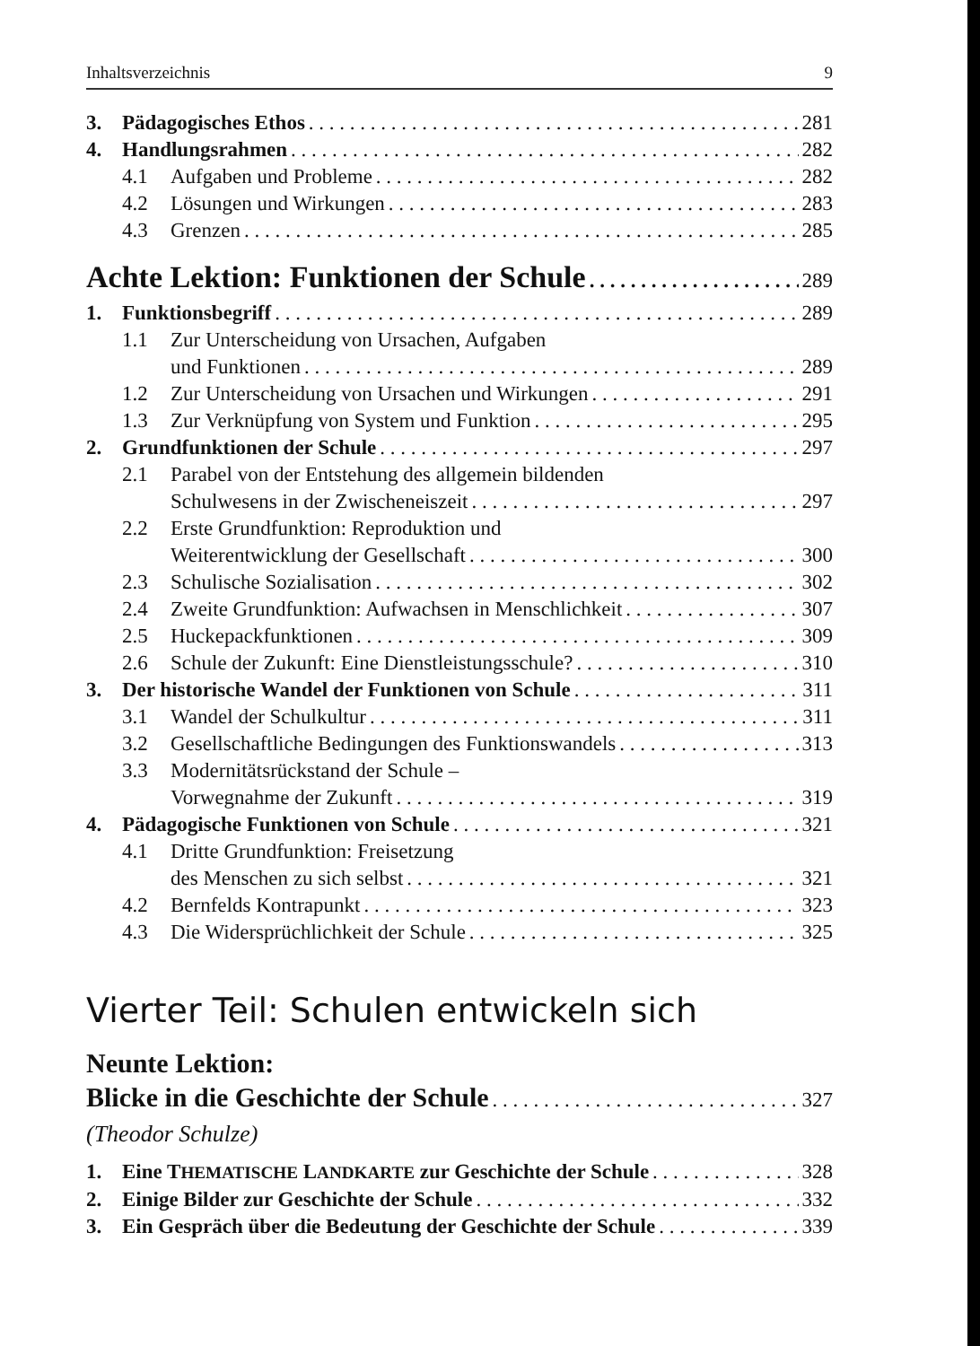Inhaltsverzeichnis 9
3. Pädagogisches Ethos 281
4. Handlungsrahmen 282
4.1 Aufgaben und Probleme 282
4.2 Lösungen und Wirkungen 283
4.3 Grenzen 285
Achte Lektion: Funktionen der Schule 289
1. Funktionsbegriff 289
1.1 Zur Unterscheidung von Ursachen, Aufgaben
und Funktionen 289
1.2 Zur Unterscheidung von Ursachen und Wirkungen 291
1.3 Zur Verknüpfung von System und Funktion 295
2. Grundfunktionen der Schule 297
2.1 Parabel von der Entstehung des allgemein bildenden
Schulwesens in der Zwischeneiszeit 297
2.2 Erste Grundfunktion: Reproduktion und
Weiterentwicklung der Gesellschaft 300
2.3 Schulische Sozialisation 302
2.4 Zweite Grundfunktion: Aufwachsen in Menschlichkeit 307
2.5 Huckepackfunktionen 309
2.6 Schule der Zukunft: Eine Dienstleistungsschule? 310
3. Der historische Wandel der Funktionen von Schule 311
3.1 Wandel der Schulkultur 311
3.2 Gesellschaftliche Bedingungen des Funktionswandels 313
3.3 Modernitätsrückstand der Schule –
Vorwegnahme der Zukunft 319
4. Pädagogische Funktionen von Schule 321
4.1 Dritte Grundfunktion: Freisetzung
des Menschen zu sich selbst 321
4.2 Bernfelds Kontrapunkt 323
4.3 Die Widersprüchlichkeit der Schule 325
Vierter Teil: Schulen entwickeln sich
Neunte Lektion:
Blicke in die Geschichte der Schule 327
(Theodor Schulze)
1. Eine THEMATISCHE LANDKARTE zur Geschichte der Schule 328
2. Einige Bilder zur Geschichte der Schule 332
3. Ein Gespräch über die Bedeutung der Geschichte der Schule 339